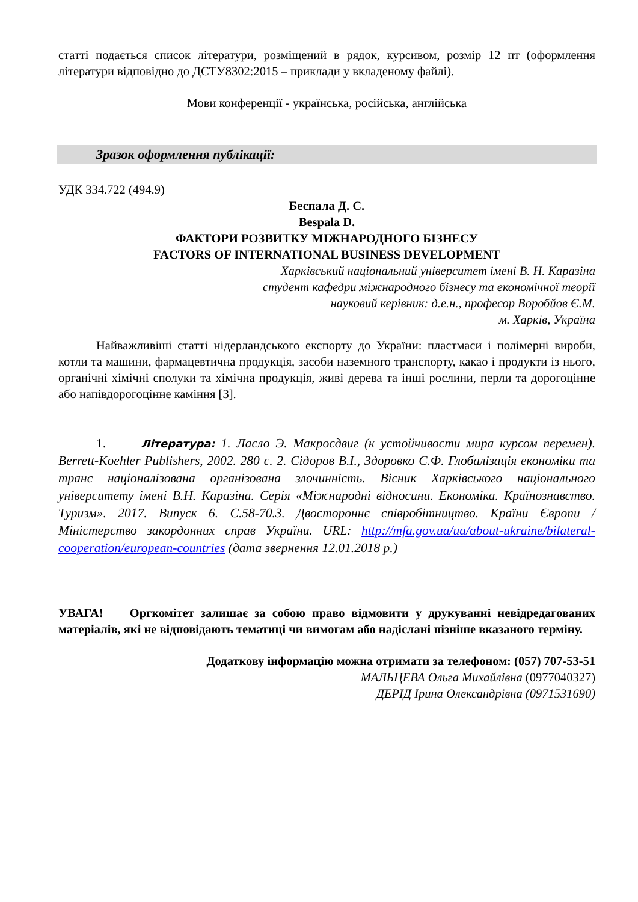статті подається список літератури, розміщений в рядок, курсивом, розмір 12 пт (оформлення літератури відповідно до ДСТУ8302:2015 – приклади у вкладеному файлі).
Мови конференції - українська, російська, англійська
Зразок оформлення публікації:
УДК 334.722 (494.9)
Беспала Д. С.
Bespala D.
ФАКТОРИ РОЗВИТКУ МІЖНАРОДНОГО БІЗНЕСУ
FACTORS OF INTERNATIONAL BUSINESS DEVELOPMENT
Харківський національний університет імені В. Н. Каразіна
студент кафедри міжнародного бізнесу та економічної теорії
науковий керівник: д.е.н., професор Воробйов Є.М.
м. Харків, Україна
Найважливіші статті нідерландського експорту до України: пластмаси і полімерні вироби, котли та машини, фармацевтична продукція, засоби наземного транспорту, какао і продукти із нього, органічні хімічні сполуки та хімічна продукція, живі дерева та інші рослини, перли та дорогоцінне або напівдорогоцінне каміння [3].
1. Література: 1. Ласло Э. Макросдвиг (к устойчивости мира курсом перемен). Berrett-Koehler Publishers, 2002. 280 с. 2. Сідоров В.І., Здоровко С.Ф. Глобалізація економіки та транс націоналізована організована злочинність. Вісник Харківського національного університету імені В.Н. Каразіна. Серія «Міжнародні відносини. Економіка. Країнознавство. Туризм». 2017. Випуск 6. С.58-70.3. Двостороннє співробітництво. Країни Європи / Міністерство закордонних справ України. URL: http://mfa.gov.ua/ua/about-ukraine/bilateral-cooperation/european-countries (дата звернення 12.01.2018 р.)
УВАГА! Оргкомітет залишає за собою право відмовити у друкуванні невідредагованих матеріалів, які не відповідають тематиці чи вимогам або надіслані пізніше вказаного терміну.
Додаткову інформацію можна отримати за телефоном: (057) 707-53-51
МАЛЬЦЕВА Ольга Михайлівна (0977040327)
ДЕРІД Ірина Олександрівна (0971531690)